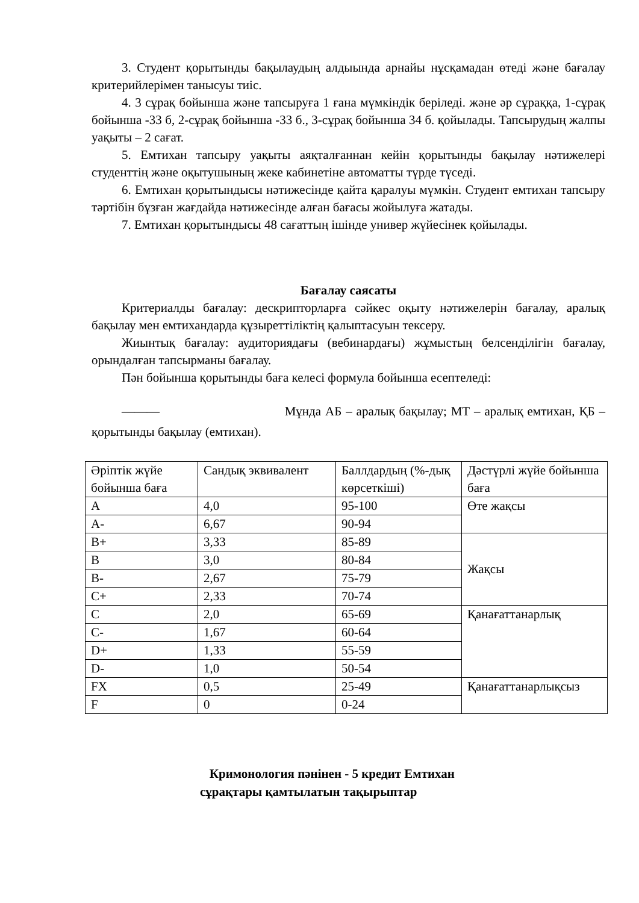3. Студент қорытынды бақылаудың алдыында арнайы нұсқамадан өтеді және бағалау критерийлерімен танысуы тиіс.
4. 3 сұрақ бойынша және тапсыруға 1 ғана мүмкіндік беріледі. және әр сұраққа, 1-сұрақ бойынша -33 б, 2-сұрақ бойынша -33 б., 3-сұрақ бойынша 34 б. қойылады. Тапсырудың жалпы уақыты – 2 сағат.
5. Емтихан тапсыру уақыты аяқталғаннан кейін қорытынды бақылау нәтижелері студенттің және оқытушының жеке кабинетіне автоматты түрде түседі.
6. Емтихан қорытындысы нәтижесінде қайта қаралуы мүмкін. Студент емтихан тапсыру тәртібін бұзған жағдайда нәтижесінде алған бағасы жойылуға жатады.
7. Емтихан қорытындысы 48 сағаттың ішінде универ жүйесінек қойылады.
Бағалау саясаты
Критериалды бағалау: дескрипторларға сәйкес оқыту нәтижелерін бағалау, аралық бақылау мен емтихандарда құзыреттіліктің қалыптасуын тексеру.
Жиынтық бағалау: аудиториядағы (вебинардағы) жұмыстың белсенділігін бағалау, орындалған тапсырманы бағалау.
Пән бойынша қорытынды баға келесі формула бойынша есептеледі:
——— Мұнда АБ – аралық бақылау; МТ – аралық емтихан, ҚБ – қорытынды бақылау (емтихан).
| Әріптік жүйе бойынша баға | Сандық эквивалент | Баллдардың (%-дық көрсеткіші) | Дәстүрлі жүйе бойынша баға |
| A | 4,0 | 95-100 | Өте жақсы |
| A- | 6,67 | 90-94 | |
| B+ | 3,33 | 85-89 | Жақсы |
| B | 3,0 | 80-84 | |
| B- | 2,67 | 75-79 | |
| C+ | 2,33 | 70-74 | |
| C | 2,0 | 65-69 | Қанағаттанарлық |
| C- | 1,67 | 60-64 | |
| D+ | 1,33 | 55-59 | |
| D- | 1,0 | 50-54 | |
| FX | 0,5 | 25-49 | Қанағаттанарлықсыз |
| F | 0 | 0-24 | |
Кримонология пәнінен - 5 кредит Емтихан
сұрақтары қамтылатын тақырыптар